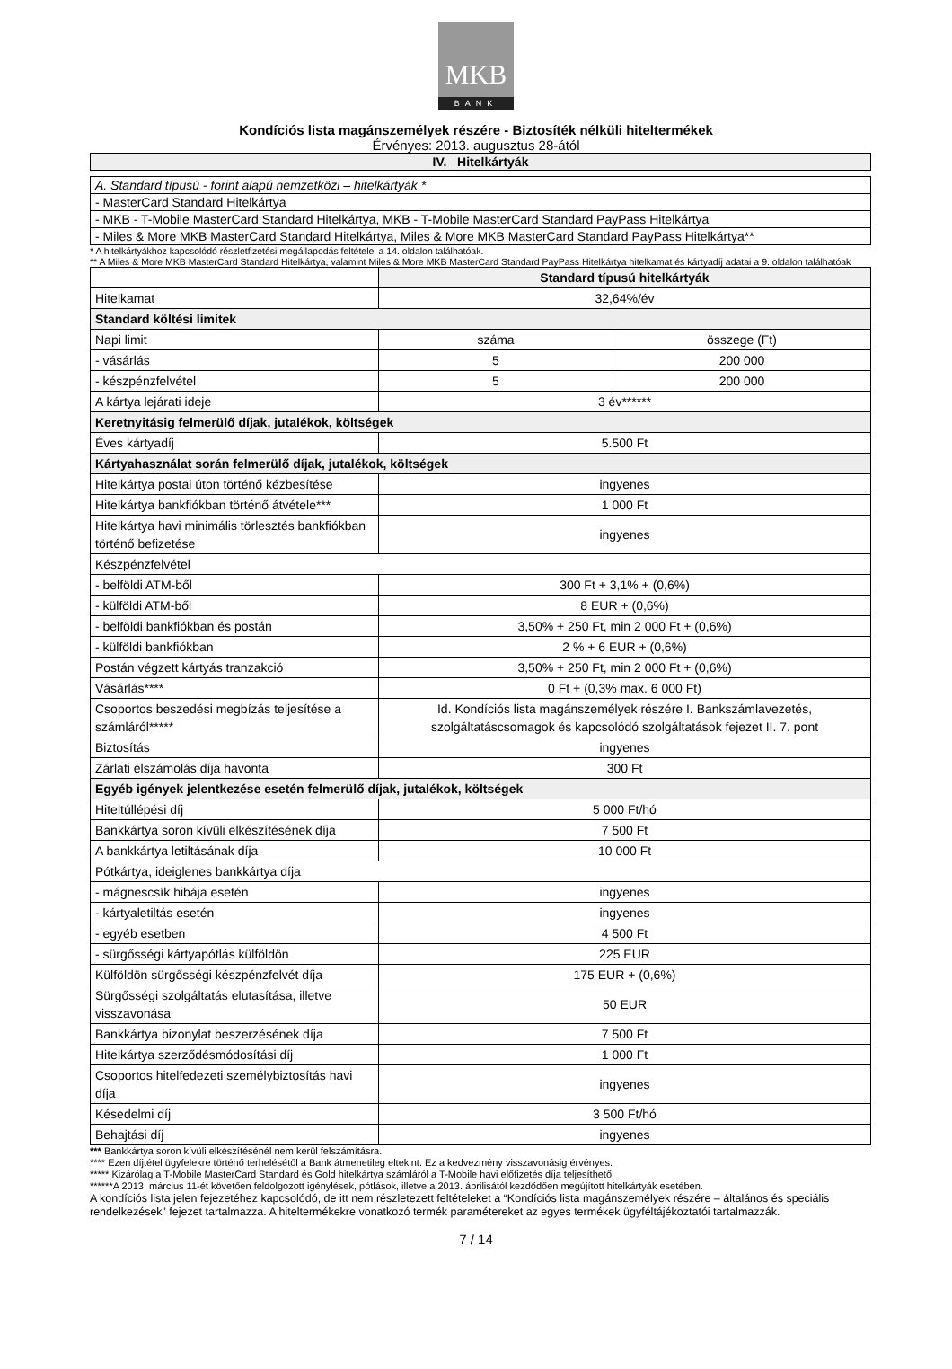MKB
BANK
Kondíciós lista magánszemélyek részére - Biztosíték nélküli hiteltermékek
Érvényes: 2013. augusztus 28-ától
| IV. Hitelkártyák |
| --- |
| A. Standard típusú - forint alapú nemzetközi – hitelkártyák * |
| - MasterCard Standard Hitelkártya |
| - MKB - T-Mobile MasterCard Standard Hitelkártya, MKB - T-Mobile MasterCard Standard PayPass Hitelkártya |
| - Miles & More MKB MasterCard Standard Hitelkártya, Miles & More MKB MasterCard Standard PayPass Hitelkártya** |
* A hitelkártyákhoz kapcsolódó részletfizetési megállapodás feltételei a 14. oldalon találhatóak.
** A Miles & More MKB MasterCard Standard Hitelkártya, valamint Miles & More MKB MasterCard Standard PayPass Hitelkártya hitelkamat és kártyadíj adatai a 9. oldalon találhatóak
| | Standard típusú hitelkártyák | |
| Hitelkamat | 32,64%/év | |
| Standard költési limitek | | |
| Napi limit | száma | összege (Ft) |
| - vásárlás | 5 | 200 000 |
| - készpénzfelvétel | 5 | 200 000 |
| A kártya lejárati ideje | 3 év****** | |
| Keretnyitásig felmerülő díjak, jutalékok, költségek | | |
| Éves kártyadíj | 5.500 Ft | |
| Kártyahasználat során felmerülő díjak, jutalékok, költségek | | |
| Hitelkártya postai úton történő kézbesítése | ingyenes | |
| Hitelkártya bankfiókban történő átvétele*** | 1 000 Ft | |
| Hitelkártya havi minimális törlesztés bankfiókban történő befizetése | ingyenes | |
| Készpénzfelvétel | | |
| - belföldi ATM-ből | 300 Ft + 3,1% + (0,6%) | |
| - külföldi ATM-ből | 8 EUR + (0,6%) | |
| - belföldi bankfiókban és postán | 3,50% + 250 Ft, min 2 000 Ft + (0,6%) | |
| - külföldi bankfiókban | 2 % + 6 EUR + (0,6%) | |
| Postán végzett kártyás tranzakció | 3,50% + 250 Ft, min 2 000 Ft + (0,6%) | |
| Vásárlás**** | 0 Ft + (0,3% max. 6 000 Ft) | |
| Csoportos beszedési megbízás teljesítése a számláról***** | Id. Kondíciós lista magánszemélyek részére I. Bankszámlavezetés, szolgáltatáscsomagok és kapcsolódó szolgáltatások fejezet II. 7. pont | |
| Biztosítás | ingyenes | |
| Zárlati elszámolás díja havonta | 300 Ft | |
| Egyéb igények jelentkezése esetén felmerülő díjak, jutalékok, költségek | | |
| Hiteltúllépési díj | 5 000 Ft/hó | |
| Bankkártya soron kívüli elkészítésének díja | 7 500 Ft | |
| A bankkártya letiltásának díja | 10 000 Ft | |
| Pótkártya, ideiglenes bankkártya díja | | |
| - mágnescsík hibája esetén | ingyenes | |
| - kártyaletiltás esetén | ingyenes | |
| - egyéb esetben | 4 500 Ft | |
| - sürgősségi kártyapótlás külföldön | 225 EUR | |
| Külföldön sürgősségi készpénzfelvét díja | 175 EUR + (0,6%) | |
| Sürgősségi szolgáltatás elutasítása, illetve visszavonása | 50 EUR | |
| Bankkártya bizonylat beszerzésének díja | 7 500 Ft | |
| Hitelkártya szerződésmódosítási díj | 1 000 Ft | |
| Csoportos hitelfedezeti személybiztosítás havi díja | ingyenes | |
| Késedelmi díj | 3 500 Ft/hó | |
| Behajtási díj | ingyenes | |
*** Bankkártya soron kívüli elkészítésénél nem kerül felszámításra.
**** Ezen díjtétel ügyfelekre történő terhelésétől a Bank átmenetileg eltekint. Ez a kedvezmény visszavonásig érvényes.
***** Kizárólag a T-Mobile MasterCard Standard és Gold hitelkártya számláról a T-Mobile havi előfizetés díja teljesíthető
******A 2013. március 11-ét követően feldolgozott igénylések, pótlások, illetve a 2013. áprilisától kezdődően megújított hitelkártyák esetében.
A kondíciós lista jelen fejezetéhez kapcsolódó, de itt nem részletezett feltételeket a “Kondíciós lista magánszemélyek részére – általános és speciális rendelkezések” fejezet tartalmazza. A hiteltermékekre vonatkozó termék paramétereket az egyes termékek ügyféltájékoztatói tartalmazzák.
7 / 14